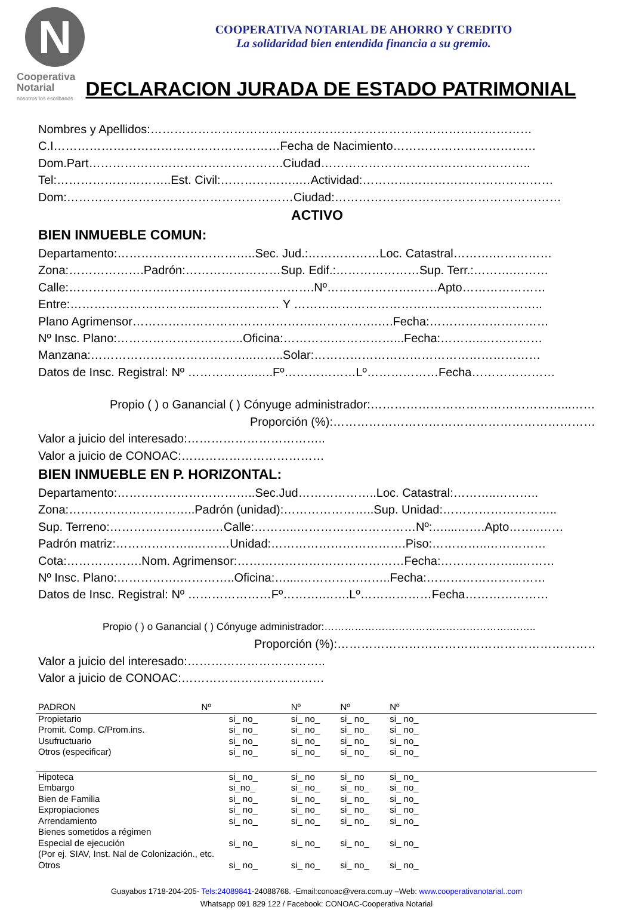N
Cooperativa
Notarial
nosotros los escribanos
COOPERATIVA NOTARIAL DE AHORRO Y CREDITO
La solidaridad bien entendida financia a su gremio.
DECLARACION JURADA DE ESTADO PATRIMONIAL
Nombres y Apellidos:……………………………………………………………………………………
C.I…………………………………………………Fecha de Nacimiento………………………………
Dom.Part………………………………………….Ciudad……………………………………………..
Tel:………………………..Est. Civil:………………..…Actividad:…………………………………………
Dom:…………………………………………………Ciudad:…………………………………………………
ACTIVO
BIEN INMUEBLE COMUN:
Departamento:……………………………..Sec. Jud.:………………Loc. Catastral……….……………
Zona:……………….Padrón:……………………Sup. Edif.:…………………Sup. Terr.:……….………
Calle:…………………….……………………………….Nº………………….……Apto…………………
Entre:…………………………..………………… Y …………………………….………………………..
Plano Agrimensor……………………………………….…………….….Fecha:…………………………
Nº Insc. Plano:…………………………..Oficina:………….……………...Fecha:………..……………
Manzana:…………………………………..……..Solar:…………………………………………………
Datos de Insc. Registral: Nº ……………..…..Fº………………Lº………………Fecha…………………
Propio ( ) o Ganancial ( ) Cónyuge administrador:…………………………………………...…….
Proporción (%):…………………………………………………………..
Valor a juicio del interesado:……………………………..
Valor a juicio de CONOAC:………………………………
BIEN INMUEBLE EN P. HORIZONTAL:
Departamento:……………………………..Sec.Jud………………..Loc. Catastral:………..………..
Zona:…………………………..Padrón (unidad):…………………..Sup. Unidad:………………………..
Sup. Terreno:……………………..…Calle:………..…………………………Nº:…....…….Apto……..……
Padrón matriz:………………..………Unidad:…………………………….Piso:…………..……………
Cota:……………….Nom. Agrimensor:……………………………………Fecha:………………..………
Nº Insc. Plano:…………….…………..Oficina:…....…………………..Fecha:…………………………
Datos de Insc. Registral: Nº …………………Fº……….…….Lº………………Fecha…………………
Propio ( ) o Ganancial ( ) Cónyuge administrador:……………………………………………….……..
Proporción (%):……………………………………………………………
Valor a juicio del interesado:……………………………..
Valor a juicio de CONOAC:………………………………
| PADRON | Nº | Nº | Nº | Nº | |
| Propietario | si_ no_ | si_ no_ | si_ no_ | si_ no_ | |
| Promit. Comp. C/Prom.ins. | si_ no_ | si_ no_ | si_ no_ | si_ no_ | |
| Usufructuario | si_ no_ | si_ no_ | si_ no_ | si_ no_ | |
| Otros (especificar) | si_ no_ | si_ no_ | si_ no_ | si_ no_ | |
| Hipoteca | si_ no_ | si_ no | si_ no | si_ no_ | |
| Embargo | si_no_ | si_ no_ | si_ no_ | si_ no_ | |
| Bien de Familia | si_ no_ | si_ no_ | si_ no_ | si_ no_ | |
| Expropiaciones | si_ no_ | si_ no_ | si_ no_ | si_ no_ | |
| Arrendamiento | si_ no_ | si_ no_ | si_ no_ | si_ no_ | |
| Bienes sometidos a régimen | | | | | |
| Especial de ejecución | si_ no_ | si_ no_ | si_ no_ | si_ no_ | |
| (Por ej. SIAV, Inst. Nal de Colonización., etc. | | | | | |
| Otros | si_ no_ | si_ no_ | si_ no_ | si_ no_ | |
Guayabos 1718-204-205- Tels:24089841-24088768. -Email:conoac@vera.com.uy –Web: www.cooperativanotarial..com
Whatsapp 091 829 122 / Facebook: CONOAC-Cooperativa Notarial